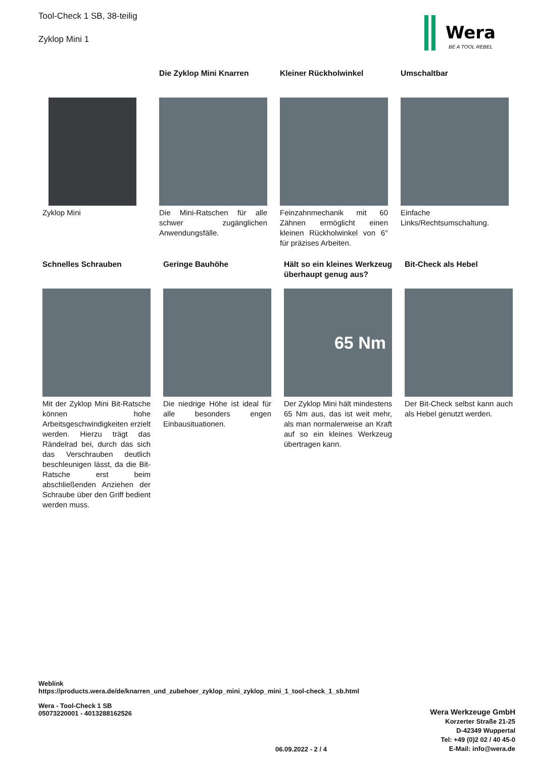Tool-Check 1 SB, 38-teilig
Zyklop Mini 1
Wera
BE A TOOL REBEL
Zyklop Mini
Die Zyklop Mini Knarren
Die Mini-Ratschen für alle schwer zugänglichen Anwendungsfälle.
Kleiner Rückholwinkel
Feinzahnmechanik mit 60 Zähnen ermöglicht einen kleinen Rückholwinkel von 6° für präzises Arbeiten.
Umschaltbar
Einfache Links/Rechtsumschaltung.
Schnelles Schrauben
Mit der Zyklop Mini Bit-Ratsche können hohe Arbeitsgeschwindigkeiten erzielt werden. Hierzu trägt das Rändelrad bei, durch das sich das Verschrauben deutlich beschleunigen lässt, da die Bit-Ratsche erst beim abschließenden Anziehen der Schraube über den Griff bedient werden muss.
Geringe Bauhöhe
Die niedrige Höhe ist ideal für alle besonders engen Einbausituationen.
Hält so ein kleines Werkzeug überhaupt genug aus?
65 Nm
Der Zyklop Mini hält mindestens 65 Nm aus, das ist weit mehr, als man normalerweise an Kraft auf so ein kleines Werkzeug übertragen kann.
Bit-Check als Hebel
Der Bit-Check selbst kann auch als Hebel genutzt werden.
Weblink
https://products.wera.de/de/knarren_und_zubehoer_zyklop_mini_zyklop_mini_1_tool-check_1_sb.html
Wera - Tool-Check 1 SB
05073220001 - 4013288162526
Wera Werkzeuge GmbH
Korzerter Straße 21-25
D-42349 Wuppertal
Tel: +49 (0)2 02 / 40 45-0
E-Mail: info@wera.de
06.09.2022 - 2 / 4